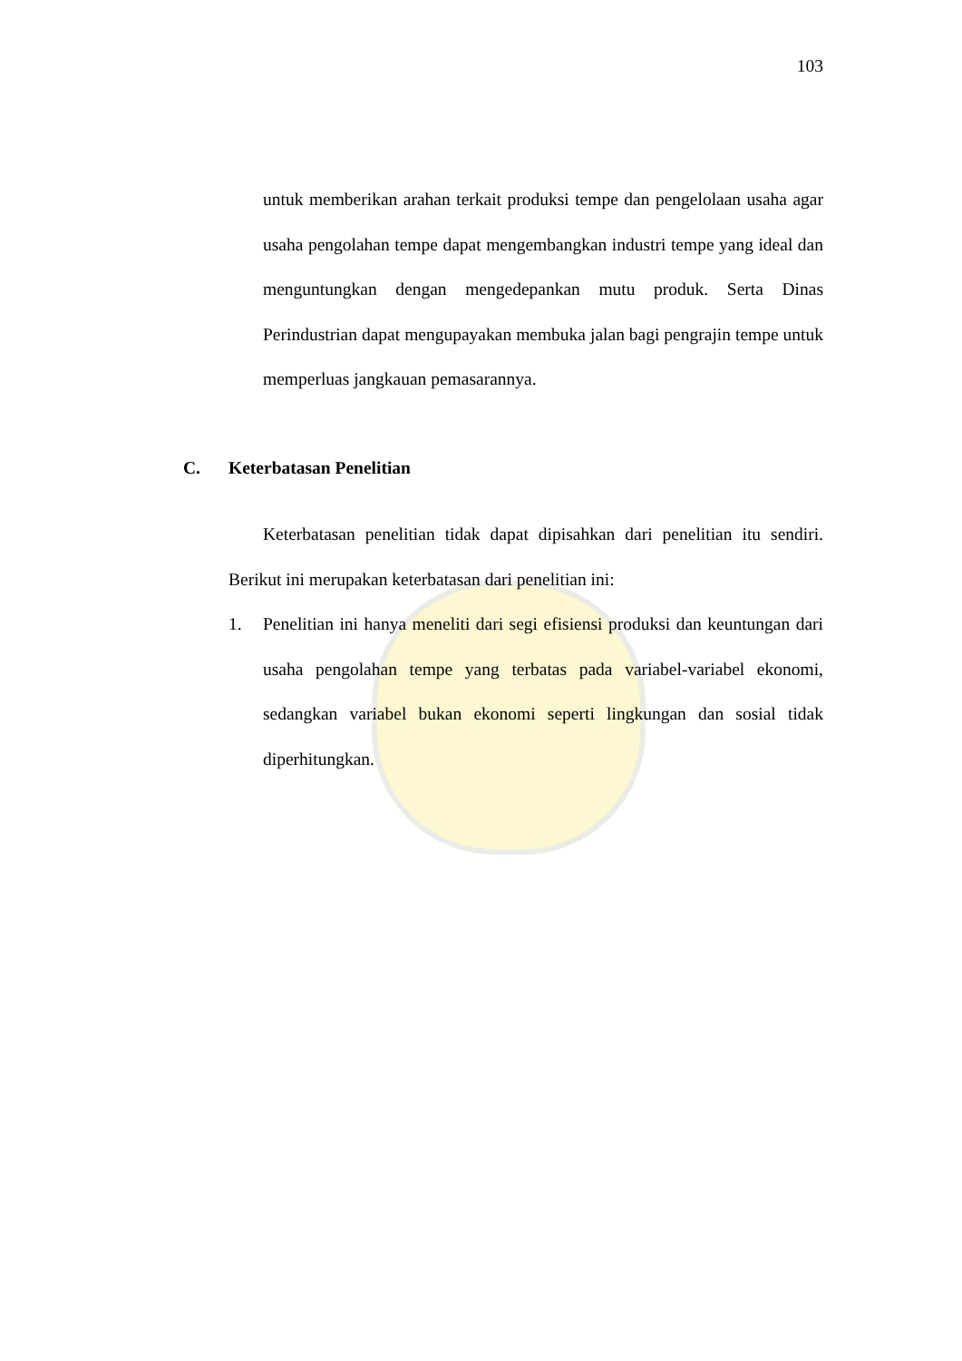103
untuk memberikan arahan terkait produksi tempe dan pengelolaan usaha agar usaha pengolahan tempe dapat mengembangkan industri tempe yang ideal dan menguntungkan dengan mengedepankan mutu produk. Serta Dinas Perindustrian dapat mengupayakan membuka jalan bagi pengrajin tempe untuk memperluas jangkauan pemasarannya.
C. Keterbatasan Penelitian
Keterbatasan penelitian tidak dapat dipisahkan dari penelitian itu sendiri. Berikut ini merupakan keterbatasan dari penelitian ini:
1. Penelitian ini hanya meneliti dari segi efisiensi produksi dan keuntungan dari usaha pengolahan tempe yang terbatas pada variabel-variabel ekonomi, sedangkan variabel bukan ekonomi seperti lingkungan dan sosial tidak diperhitungkan.